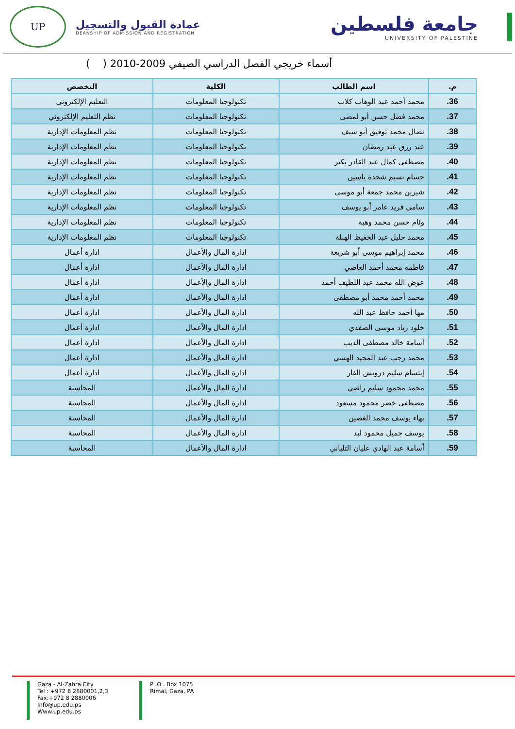جامعة فلسطين
UNIVERSITY OF PALESTINE
UP
عمادة القبول والتسجيل
DEANSHIP OF ADMISSION AND REGISTRATION
أسماء خريجي الفصل الدراسي الصيفي 2009-2010 ( )
| م. | اسم الطالب | الكلية | التخصص |
| --- | --- | --- | --- |
| 36. | محمد أحمد عبد الوهاب كلاب | تكنولوجيا المعلومات | التعليم الإلكتروني |
| 37. | محمد فضل حسن أبو لمضي | تكنولوجيا المعلومات | نظم التعليم الإلكتروني |
| 38. | نضال محمد توفيق أبو سيف | تكنولوجيا المعلومات | نظم المعلومات الإدارية |
| 39. | عيد رزق عيد رمضان | تكنولوجيا المعلومات | نظم المعلومات الإدارية |
| 40. | مصطفى كمال عبد القادر بكير | تكنولوجيا المعلومات | نظم المعلومات الإدارية |
| 41. | حسام نسيم شحدة ياسين | تكنولوجيا المعلومات | نظم المعلومات الإدارية |
| 42. | شيرين محمد جمعة أبو موسى | تكنولوجيا المعلومات | نظم المعلومات الإدارية |
| 43. | سامي فريد عامر أبو يوسف | تكنولوجيا المعلومات | نظم المعلومات الإدارية |
| 44. | وئام حسن محمد وهبة | تكنولوجيا المعلومات | نظم المعلومات الإدارية |
| 45. | محمد خليل عبد الحفيظ الهبلة | تكنولوجيا المعلومات | نظم المعلومات الإدارية |
| 46. | محمد إبراهيم موسى أبو شريعة | ادارة المال والأعمال | ادارة أعمال |
| 47. | فاطمة محمد أحمد العاصي | ادارة المال والأعمال | ادارة أعمال |
| 48. | عوض الله محمد عبد اللطيف أحمد | ادارة المال والأعمال | ادارة أعمال |
| 49. | محمد أحمد محمد أبو مصطفى | ادارة المال والأعمال | ادارة أعمال |
| 50. | مها أحمد حافظ عبد الله | ادارة المال والأعمال | ادارة أعمال |
| 51. | خلود زياد موسى الصفدي | ادارة المال والأعمال | ادارة أعمال |
| 52. | أسامة خالد مصطفى الديب | ادارة المال والأعمال | ادارة أعمال |
| 53. | محمد رجب عبد المجيد الهسي | ادارة المال والأعمال | ادارة أعمال |
| 54. | إبتسام سليم درويش الفار | ادارة المال والأعمال | ادارة أعمال |
| 55. | محمد محمود سليم راضي | ادارة المال والأعمال | المحاسبة |
| 56. | مصطفى خضر محمود مسعود | ادارة المال والأعمال | المحاسبة |
| 57. | بهاء يوسف محمد الغصين | ادارة المال والأعمال | المحاسبة |
| 58. | يوسف جميل محمود لبد | ادارة المال والأعمال | المحاسبة |
| 59. | أسامة عبد الهادي عليان التلباني | ادارة المال والأعمال | المحاسبة |
Gaza - Al-Zahra City
Tel : +972 8 2880001,2,3
Fax:+972 8 2880006
Info@up.edu.ps
Www.up.edu.ps
P .O . Box 1075
Rimal, Gaza, PA